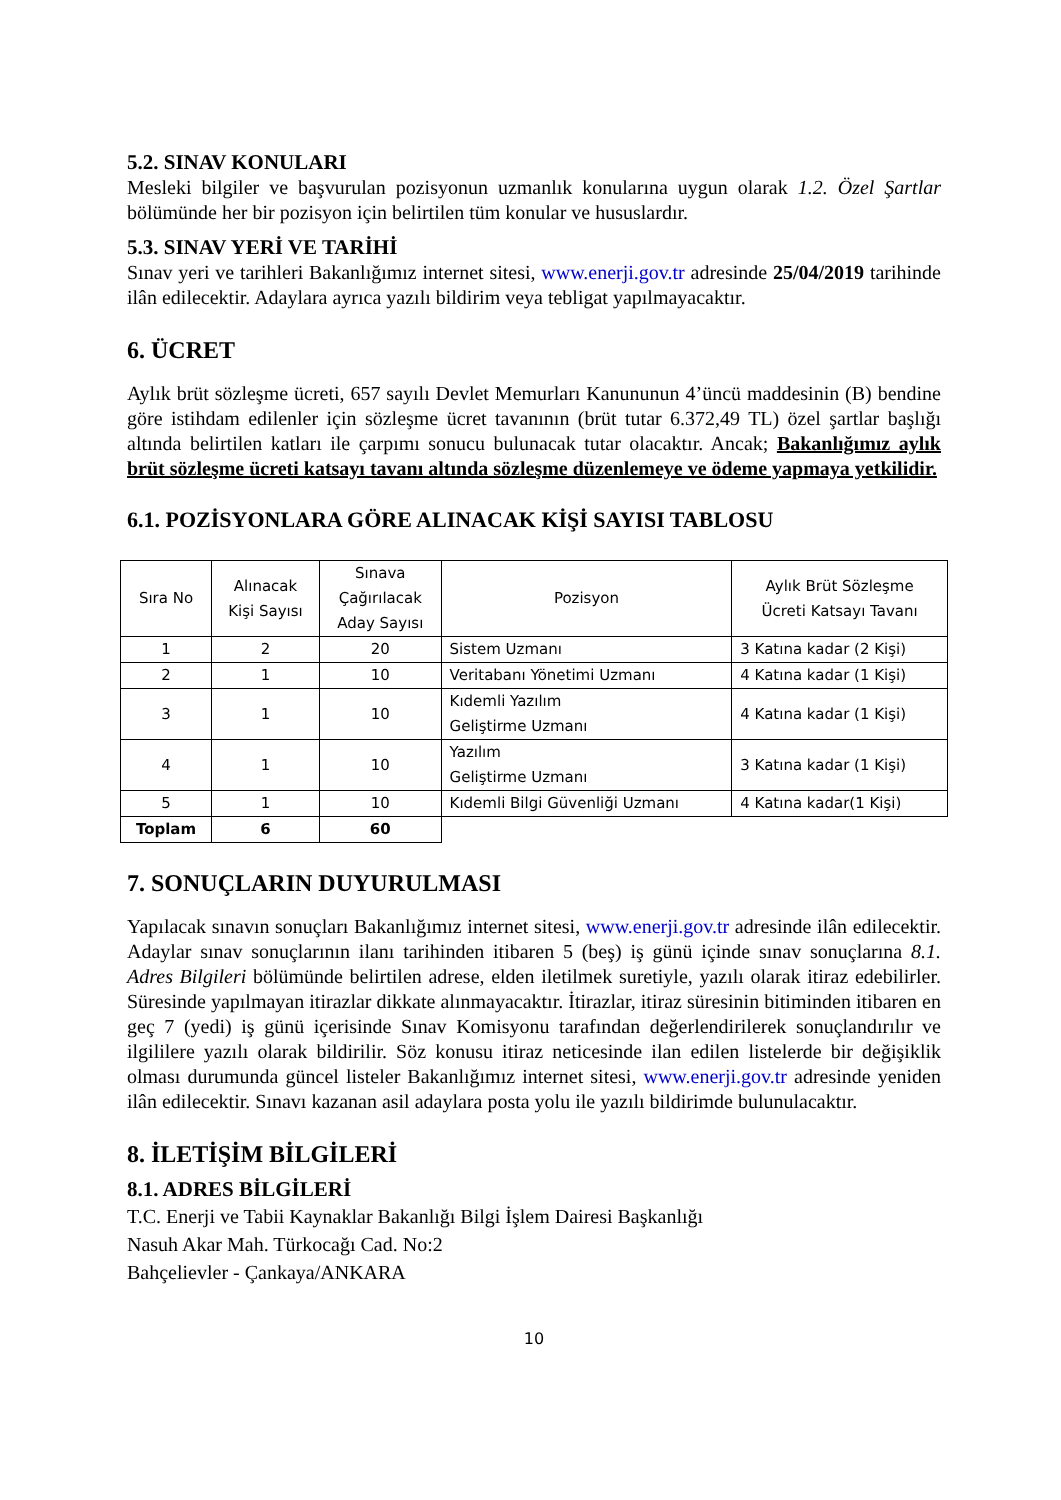5.2. SINAV KONULARI
Mesleki bilgiler ve başvurulan pozisyonun uzmanlık konularına uygun olarak 1.2. Özel Şartlar bölümünde her bir pozisyon için belirtilen tüm konular ve hususlardır.
5.3. SINAV YERİ VE TARİHİ
Sınav yeri ve tarihleri Bakanlığımız internet sitesi, www.enerji.gov.tr adresinde 25/04/2019 tarihinde ilân edilecektir. Adaylara ayrıca yazılı bildirim veya tebligat yapılmayacaktır.
6. ÜCRET
Aylık brüt sözleşme ücreti, 657 sayılı Devlet Memurları Kanununun 4’üncü maddesinin (B) bendine göre istihdam edilenler için sözleşme ücret tavanının (brüt tutar 6.372,49 TL) özel şartlar başlığı altında belirtilen katları ile çarpımı sonucu bulunacak tutar olacaktır. Ancak; Bakanlığımız aylık brüt sözleşme ücreti katsayı tavanı altında sözleşme düzenlemeye ve ödeme yapmaya yetkilidir.
6.1. POZİSYONLARA GÖRE ALINACAK KİŞİ SAYISI TABLOSU
| Sıra No | Alınacak Kişi Sayısı | Sınava Çağırılacak Aday Sayısı | Pozisyon | Aylık Brüt Sözleşme Ücreti Katsayı Tavanı |
| --- | --- | --- | --- | --- |
| 1 | 2 | 20 | Sistem Uzmanı | 3 Katına kadar (2 Kişi) |
| 2 | 1 | 10 | Veritabanı Yönetimi Uzmanı | 4 Katına kadar (1 Kişi) |
| 3 | 1 | 10 | Kıdemli Yazılım Geliştirme Uzmanı | 4 Katına kadar (1 Kişi) |
| 4 | 1 | 10 | Yazılım Geliştirme Uzmanı | 3 Katına kadar (1 Kişi) |
| 5 | 1 | 10 | Kıdemli Bilgi Güvenliği Uzmanı | 4 Katına kadar(1 Kişi) |
| Toplam | 6 | 60 | | |
7. SONUÇLARIN DUYURULMASI
Yapılacak sınavın sonuçları Bakanlığımız internet sitesi, www.enerji.gov.tr adresinde ilân edilecektir. Adaylar sınav sonuçlarının ilanı tarihinden itibaren 5 (beş) iş günü içinde sınav sonuçlarına 8.1. Adres Bilgileri bölümünde belirtilen adrese, elden iletilmek suretiyle, yazılı olarak itiraz edebilirler. Süresinde yapılmayan itirazlar dikkate alınmayacaktır. İtirazlar, itiraz süresinin bitiminden itibaren en geç 7 (yedi) iş günü içerisinde Sınav Komisyonu tarafından değerlendirilerek sonuçlandırılır ve ilgililere yazılı olarak bildirilir. Söz konusu itiraz neticesinde ilan edilen listelerde bir değişiklik olması durumunda güncel listeler Bakanlığımız internet sitesi, www.enerji.gov.tr adresinde yeniden ilân edilecektir. Sınavı kazanan asil adaylara posta yolu ile yazılı bildirimde bulunulacaktır.
8. İLETİŞİM BİLGİLERİ
8.1. ADRES BİLGİLERİ
T.C. Enerji ve Tabii Kaynaklar Bakanlığı Bilgi İşlem Dairesi Başkanlığı
Nasuh Akar Mah. Türkocağı Cad. No:2
Bahçelievler - Çankaya/ANKARA
10